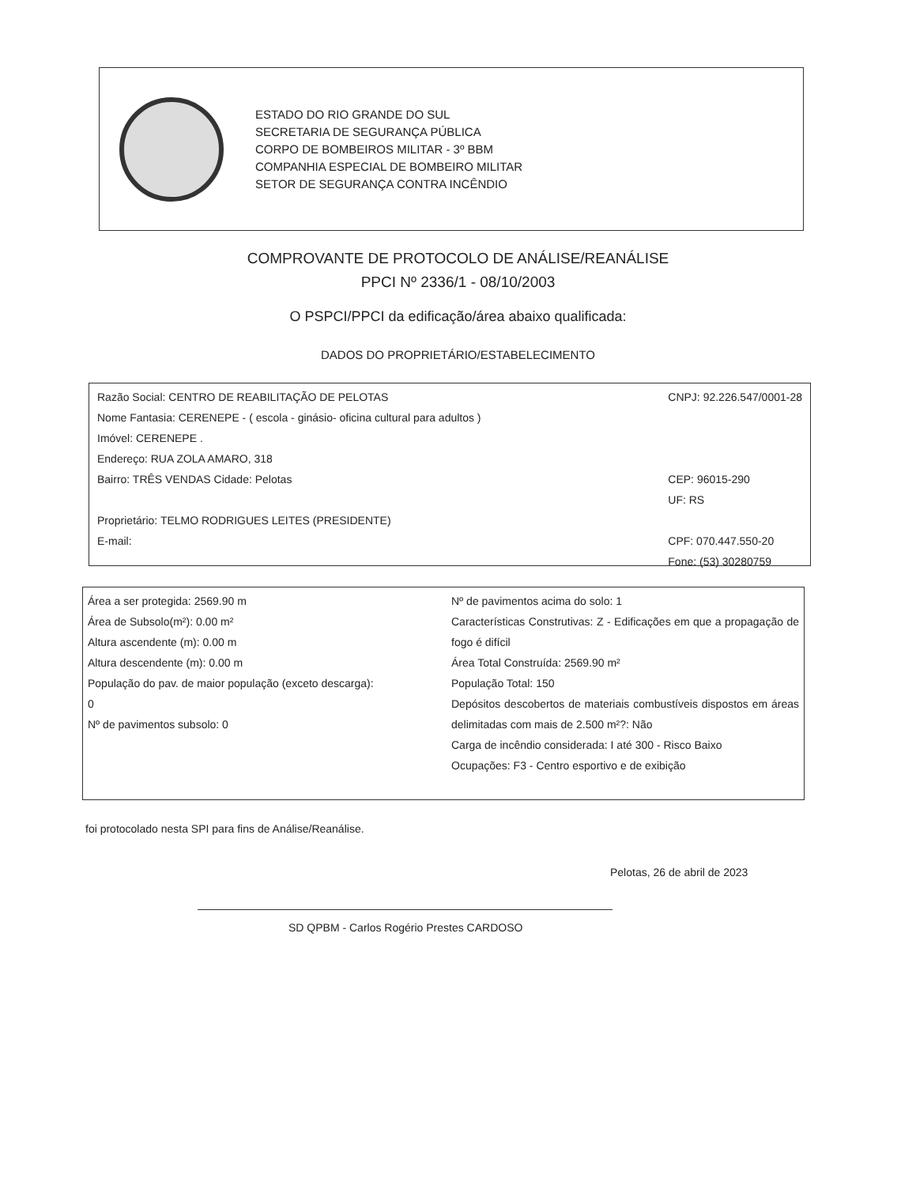ESTADO DO RIO GRANDE DO SUL
SECRETARIA DE SEGURANÇA PÚBLICA
CORPO DE BOMBEIROS MILITAR - 3º BBM
COMPANHIA ESPECIAL DE BOMBEIRO MILITAR
SETOR DE SEGURANÇA CONTRA INCÊNDIO
COMPROVANTE DE PROTOCOLO DE ANÁLISE/REANÁLISE
PPCI Nº 2336/1 - 08/10/2003
O PSPCI/PPCI da edificação/área abaixo qualificada:
DADOS DO PROPRIETÁRIO/ESTABELECIMENTO
Razão Social: CENTRO DE REABILITAÇÃO DE PELOTAS
Nome Fantasia: CERENEPE - ( escola - ginásio- oficina cultural para adultos )
Imóvel: CERENEPE .
Endereço: RUA ZOLA AMARO, 318
Bairro: TRÊS VENDAS Cidade: Pelotas
Proprietário: TELMO RODRIGUES LEITES (PRESIDENTE)
E-mail:
CNPJ: 92.226.547/0001-28
CEP: 96015-290
UF: RS
CPF: 070.447.550-20
Fone: (53) 30280759
Área a ser protegida: 2569.90 m
Área de Subsolo(m²): 0.00 m²
Altura ascendente (m): 0.00 m
Altura descendente (m): 0.00 m
População do pav. de maior população (exceto descarga):
0
Nº de pavimentos subsolo: 0
Nº de pavimentos acima do solo: 1
Características Construtivas: Z - Edificações em que a propagação de fogo é difícil
Área Total Construída: 2569.90 m²
População Total: 150
Depósitos descobertos de materiais combustíveis dispostos em áreas delimitadas com mais de 2.500 m²?: Não
Carga de incêndio considerada: I até 300 - Risco Baixo
Ocupações: F3 - Centro esportivo e de exibição
foi protocolado nesta SPI para fins de Análise/Reanálise.
Pelotas, 26 de abril de 2023
SD QPBM - Carlos Rogério Prestes CARDOSO